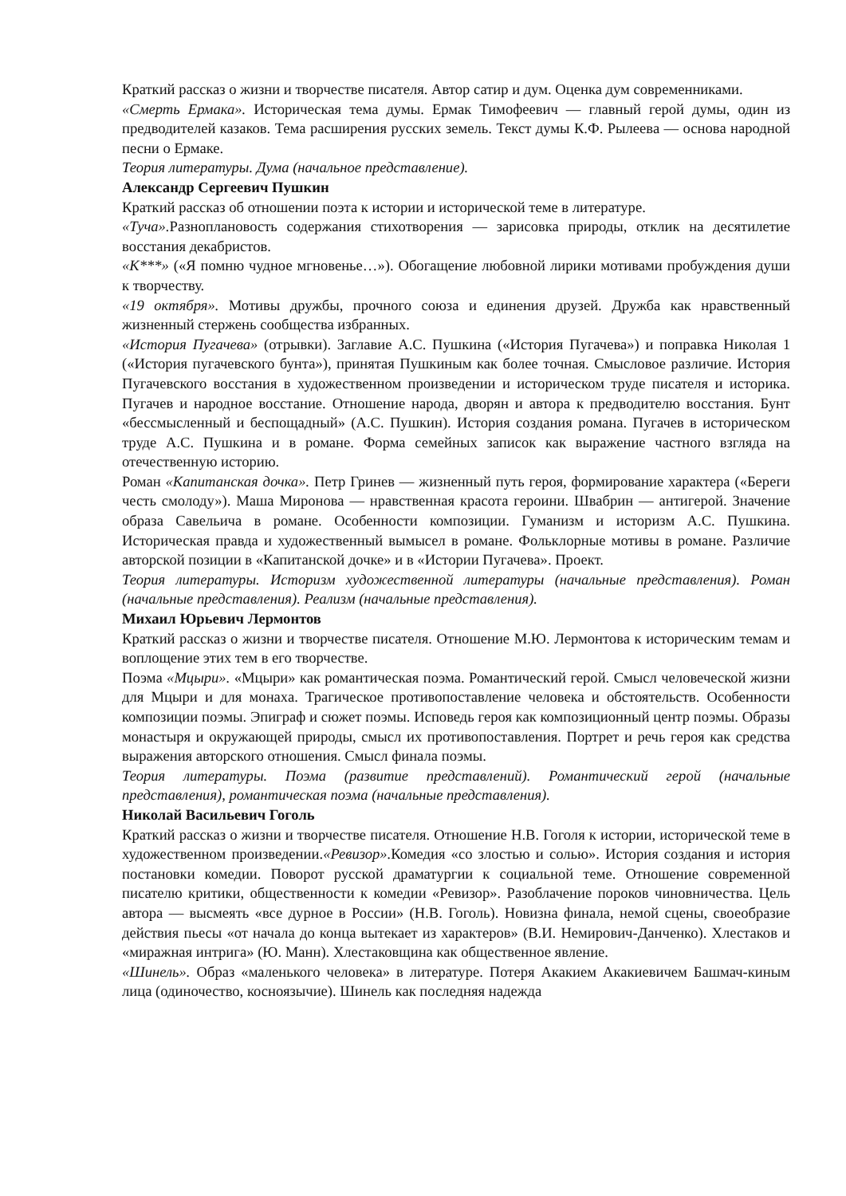Краткий рассказ о жизни и творчестве писателя. Автор сатир и дум. Оценка дум современниками.
«Смерть Ермака». Историческая тема думы. Ермак Тимофеевич — главный герой думы, один из предводителей казаков. Тема расширения русских земель. Текст думы К.Ф. Рылеева — основа народной песни о Ермаке.
Теория литературы. Дума (начальное представление).
Александр Сергеевич Пушкин
Краткий рассказ об отношении поэта к истории и исторической теме в литературе.
«Туча». Разноплановость содержания стихотворения — зарисовка природы, отклик на десятилетие восстания декабристов.
«К***» («Я помню чудное мгновенье…»). Обогащение любовной лирики мотивами пробуждения души к творчеству.
«19 октября». Мотивы дружбы, прочного союза и единения друзей. Дружба как нравственный жизненный стержень сообщества избранных.
«История Пугачева» (отрывки). Заглавие А.С. Пушкина («История Пугачева») и поправка Николая 1 («История пугачевского бунта»), принятая Пушкиным как более точная. Смысловое различие. История Пугачевского восстания в художественном произведении и историческом труде писателя и историка. Пугачев и народное восстание. Отношение народа, дворян и автора к предводителю восстания. Бунт «бессмысленный и беспощадный» (А.С. Пушкин). История создания романа. Пугачев в историческом труде А.С. Пушкина и в романе. Форма семейных записок как выражение частного взгляда на отечественную историю.
Роман «Капитанская дочка». Петр Гринев — жизненный путь героя, формирование характера («Береги честь смолоду»). Маша Миронова — нравственная красота героини. Швабрин — антигерой. Значение образа Савельича в романе. Особенности композиции. Гуманизм и историзм А.С. Пушкина. Историческая правда и художественный вымысел в романе. Фольклорные мотивы в романе. Различие авторской позиции в «Капитанской дочке» и в «Истории Пугачева». Проект.
Теория литературы. Историзм художественной литературы (начальные представления). Роман (начальные представления). Реализм (начальные представления).
Михаил Юрьевич Лермонтов
Краткий рассказ о жизни и творчестве писателя. Отношение М.Ю. Лермонтова к историческим темам и воплощение этих тем в его творчестве.
Поэма «Мцыри». «Мцыри» как романтическая поэма. Романтический герой. Смысл человеческой жизни для Мцыри и для монаха. Трагическое противопоставление человека и обстоятельств. Особенности композиции поэмы. Эпиграф и сюжет поэмы. Исповедь героя как композиционный центр поэмы. Образы монастыря и окружающей природы, смысл их противопоставления. Портрет и речь героя как средства выражения авторского отношения. Смысл финала поэмы.
Теория литературы. Поэма (развитие представлений). Романтический герой (начальные представления), романтическая поэма (начальные представления).
Николай Васильевич Гоголь
Краткий рассказ о жизни и творчестве писателя. Отношение Н.В. Гоголя к истории, исторической теме в художественном произведении.«Ревизор». Комедия «со злостью и солью». История создания и история постановки комедии. Поворот русской драматургии к социальной теме. Отношение современной писателю критики, общественности к комедии «Ревизор». Разоблачение пороков чиновничества. Цель автора — высмеять «все дурное в России» (Н.В. Гоголь). Новизна финала, немой сцены, своеобразие действия пьесы «от начала до конца вытекает из характеров» (В.И. Немирович-Данченко). Хлестаков и «миражная интрига» (Ю. Манн). Хлестаковщина как общественное явление.
«Шинель». Образ «маленького человека» в литературе. Потеря Акакием Акакиевичем Башмач-киным лица (одиночество, косноязычие). Шинель как последняя надежда